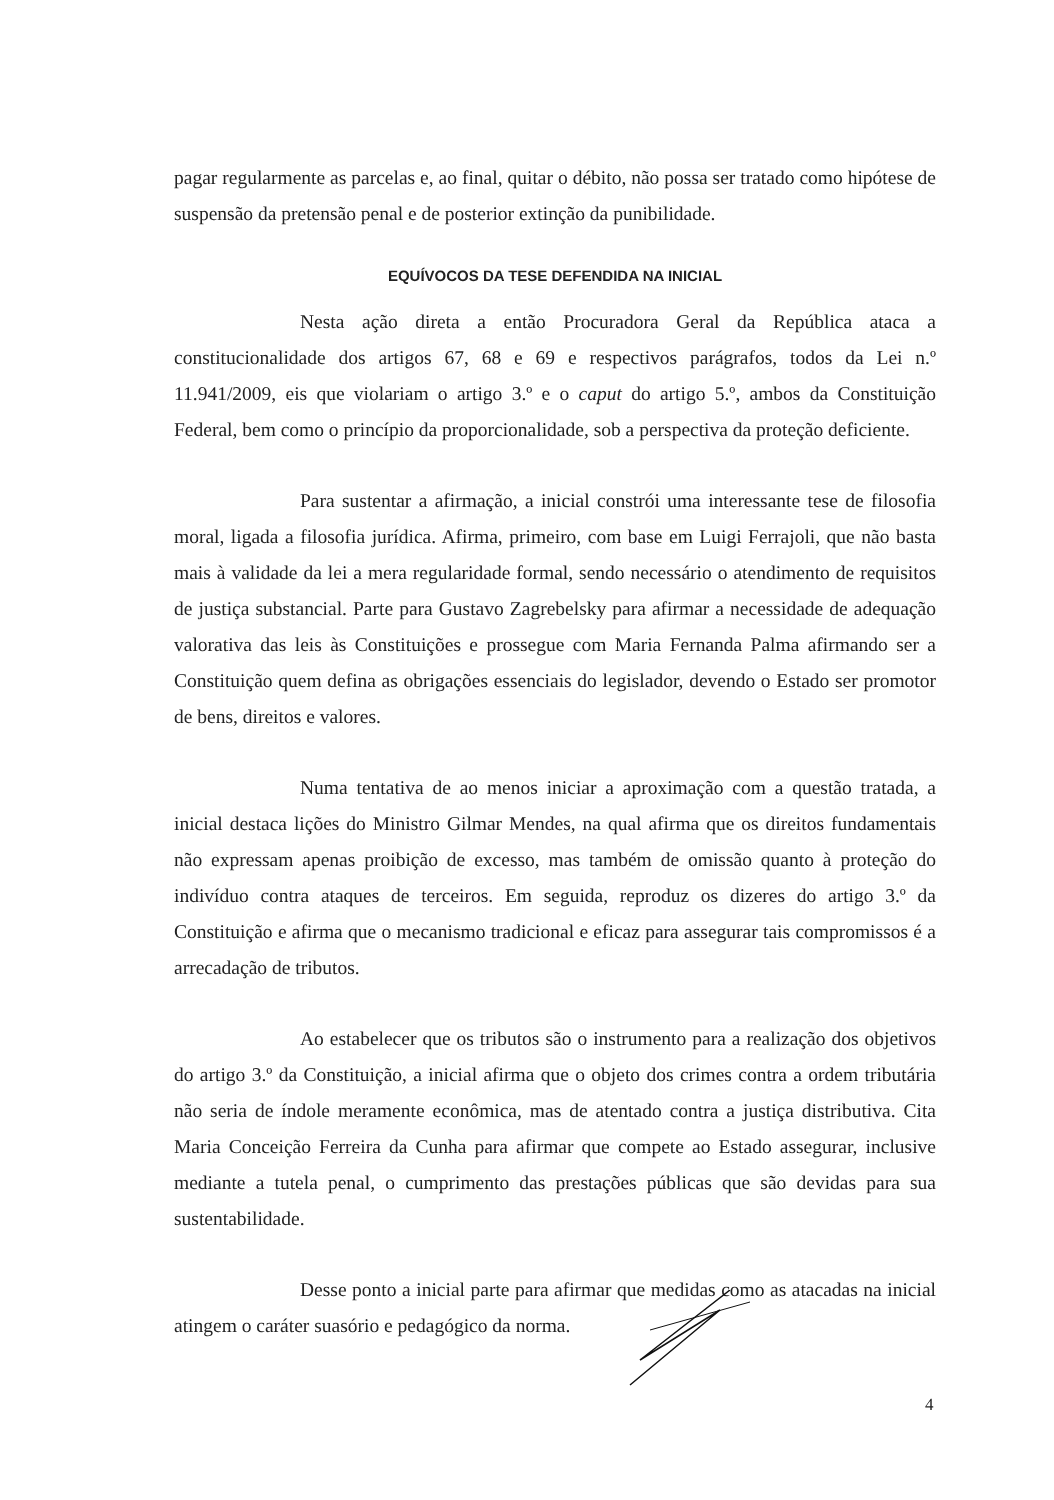pagar regularmente as parcelas e, ao final, quitar o débito, não possa ser tratado como hipótese de suspensão da pretensão penal e de posterior extinção da punibilidade.
EQUÍVOCOS DA TESE DEFENDIDA NA INICIAL
Nesta ação direta a então Procuradora Geral da República ataca a constitucionalidade dos artigos 67, 68 e 69 e respectivos parágrafos, todos da Lei n.º 11.941/2009, eis que violariam o artigo 3.º e o caput do artigo 5.º, ambos da Constituição Federal, bem como o princípio da proporcionalidade, sob a perspectiva da proteção deficiente.
Para sustentar a afirmação, a inicial constrói uma interessante tese de filosofia moral, ligada a filosofia jurídica. Afirma, primeiro, com base em Luigi Ferrajoli, que não basta mais à validade da lei a mera regularidade formal, sendo necessário o atendimento de requisitos de justiça substancial. Parte para Gustavo Zagrebelsky para afirmar a necessidade de adequação valorativa das leis às Constituições e prossegue com Maria Fernanda Palma afirmando ser a Constituição quem defina as obrigações essenciais do legislador, devendo o Estado ser promotor de bens, direitos e valores.
Numa tentativa de ao menos iniciar a aproximação com a questão tratada, a inicial destaca lições do Ministro Gilmar Mendes, na qual afirma que os direitos fundamentais não expressam apenas proibição de excesso, mas também de omissão quanto à proteção do indivíduo contra ataques de terceiros. Em seguida, reproduz os dizeres do artigo 3.º da Constituição e afirma que o mecanismo tradicional e eficaz para assegurar tais compromissos é a arrecadação de tributos.
Ao estabelecer que os tributos são o instrumento para a realização dos objetivos do artigo 3.º da Constituição, a inicial afirma que o objeto dos crimes contra a ordem tributária não seria de índole meramente econômica, mas de atentado contra a justiça distributiva. Cita Maria Conceição Ferreira da Cunha para afirmar que compete ao Estado assegurar, inclusive mediante a tutela penal, o cumprimento das prestações públicas que são devidas para sua sustentabilidade.
Desse ponto a inicial parte para afirmar que medidas como as atacadas na inicial atingem o caráter suasório e pedagógico da norma.
4